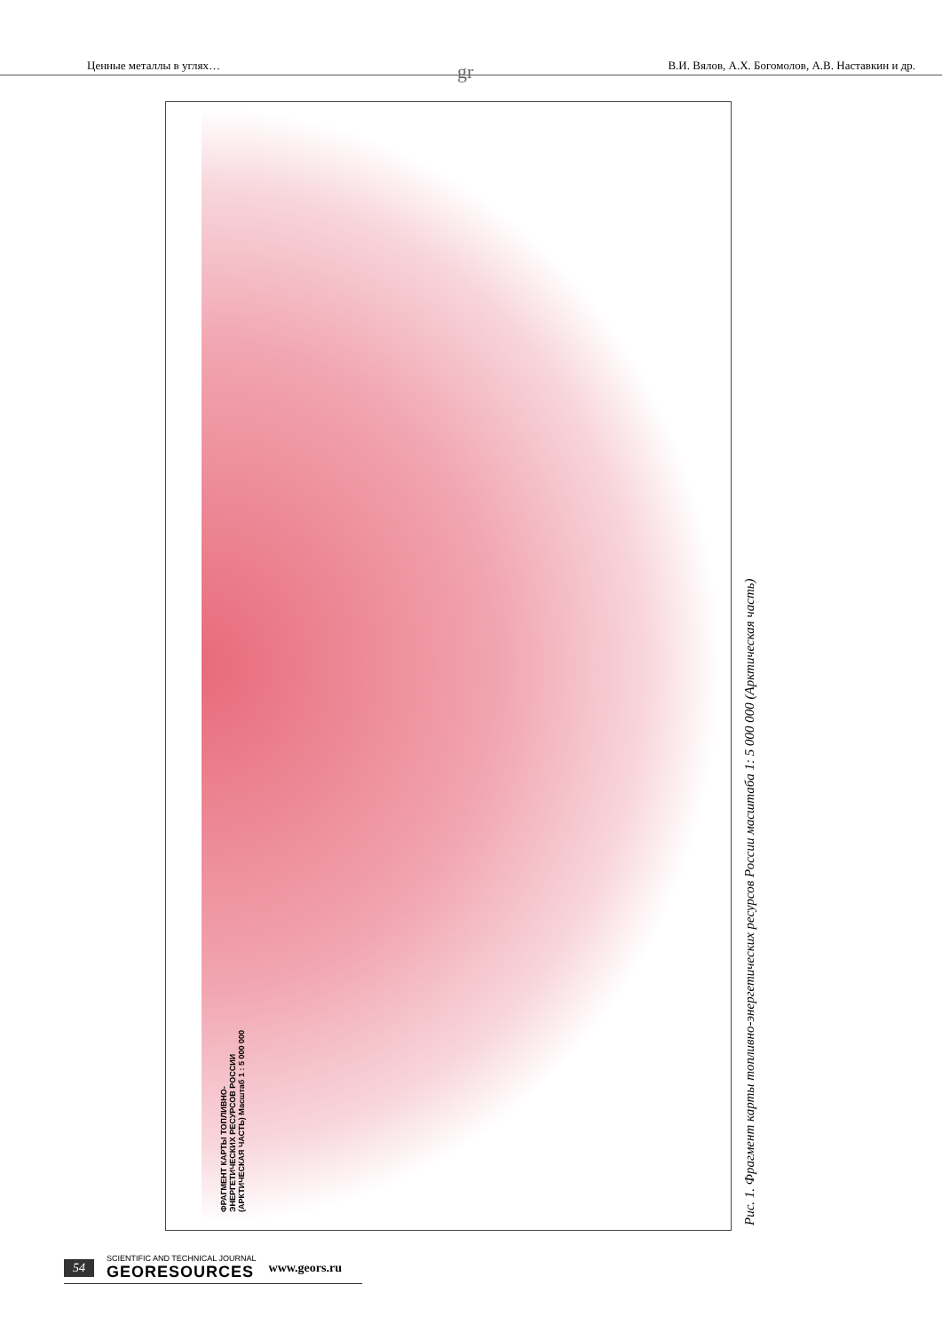Ценные металлы в углях… В.И. Вялов, А.Х. Богомолов, А.В. Наставкин и др.
gr
ФРАГМЕНТ КАРТЫ ТОПЛИВНО-ЭНЕРГЕТИЧЕСКИХ РЕСУРСОВ РОССИИ (АРКТИЧЕСКАЯ ЧАСТЬ) Масштаб 1 : 5 000 000
Рис. 1. Фрагмент карты топливно-энергетических ресурсов России масштаба 1: 5 000 000 (Арктическая часть)
54 SCIENTIFIC AND TECHNICAL JOURNAL
GEORESOURCES www.geors.ru